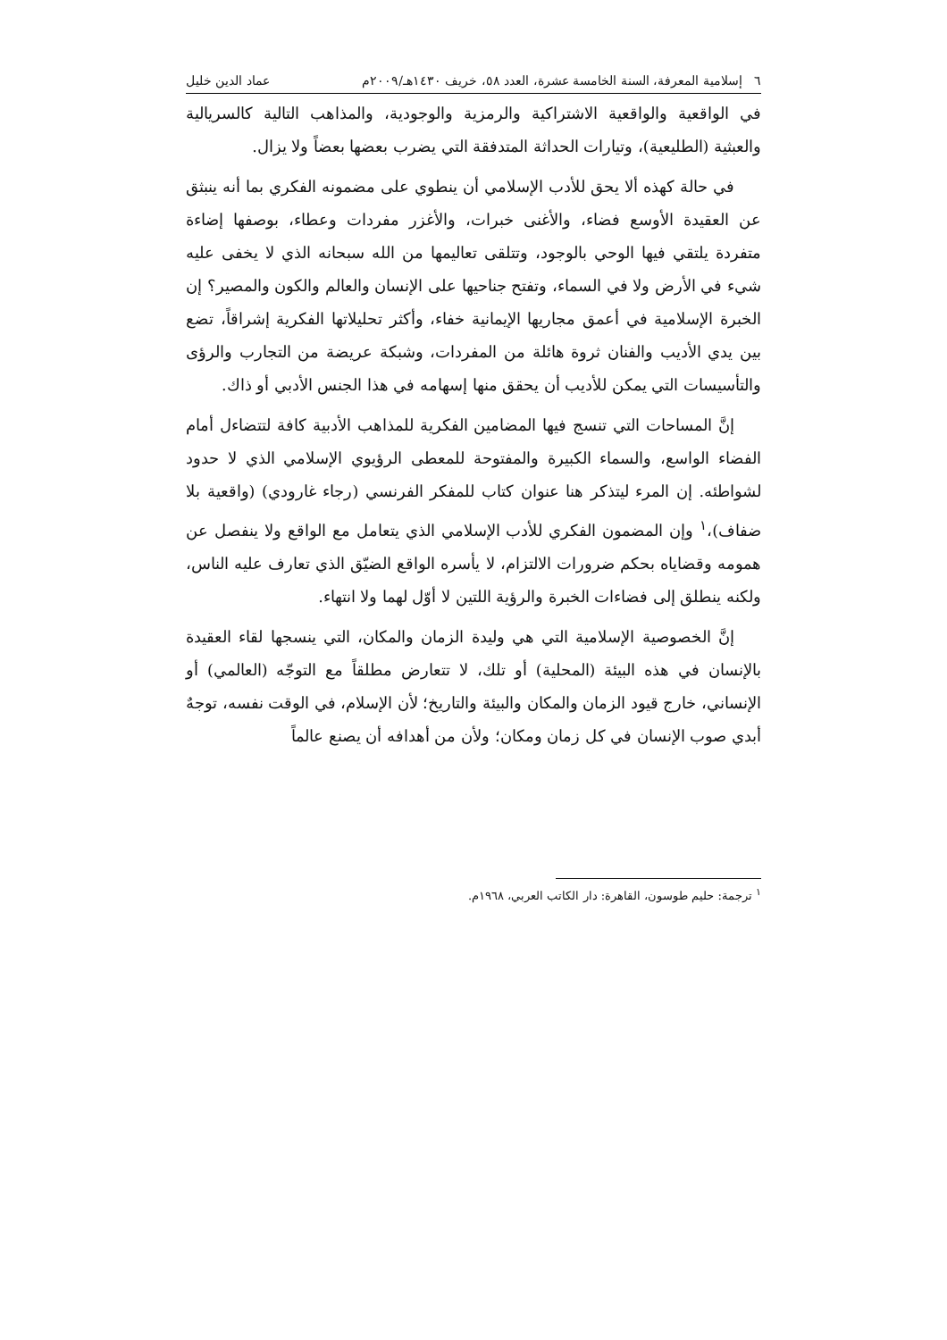٦ إسلامية المعرفة، السنة الخامسة عشرة، العدد ٥٨، خريف ١٤٣٠هـ/٢٠٠٩م عماد الدين خليل
في الواقعية والواقعية الاشتراكية والرمزية والوجودية، والمذاهب التالية كالسريالية والعبثية (الطليعية)، وتيارات الحداثة المتدفقة التي يضرب بعضها بعضاً ولا يزال.
في حالة كهذه ألا يحق للأدب الإسلامي أن ينطوي على مضمونه الفكري بما أنه ينبثق عن العقيدة الأوسع فضاء، والأغنى خبرات، والأغزر مفردات وعطاء، بوصفها إضاءة متفردة يلتقي فيها الوحي بالوجود، وتتلقى تعاليمها من الله سبحانه الذي لا يخفى عليه شيء في الأرض ولا في السماء، وتفتح جناحيها على الإنسان والعالم والكون والمصير؟ إن الخبرة الإسلامية في أعمق مجاريها الإيمانية خفاء، وأكثر تحليلاتها الفكرية إشراقاً، تضع بين يدي الأديب والفنان ثروة هائلة من المفردات، وشبكة عريضة من التجارب والرؤى والتأسيسات التي يمكن للأديب أن يحقق منها إسهامه في هذا الجنس الأدبي أو ذاك.
إنَّ المساحات التي تنسج فيها المضامين الفكرية للمذاهب الأدبية كافة لتتضاءل أمام الفضاء الواسع، والسماء الكبيرة والمفتوحة للمعطى الرؤيوي الإسلامي الذي لا حدود لشواطئه. إن المرء ليتذكر هنا عنوان كتاب للمفكر الفرنسي (رجاء غارودي) (واقعية بلا ضفاف)،<sup>١</sup> وإن المضمون الفكري للأدب الإسلامي الذي يتعامل مع الواقع ولا ينفصل عن همومه وقضاياه بحكم ضرورات الالتزام، لا يأسره الواقع الضيّق الذي تعارف عليه الناس، ولكنه ينطلق إلى فضاءات الخبرة والرؤية اللتين لا أوّل لهما ولا انتهاء.
إنَّ الخصوصية الإسلامية التي هي وليدة الزمان والمكان، التي ينسجها لقاء العقيدة بالإنسان في هذه البيئة (المحلية) أو تلك، لا تتعارض مطلقاً مع التوجّه (العالمي) أو الإنساني، خارج قيود الزمان والمكان والبيئة والتاريخ؛ لأن الإسلام، في الوقت نفسه، توجهٌ أبدي صوب الإنسان في كل زمان ومكان؛ ولأن من أهدافه أن يصنع عالماً
<sup>١</sup> ترجمة: حليم طوسون، القاهرة: دار الكاتب العربي، ١٩٦٨م.